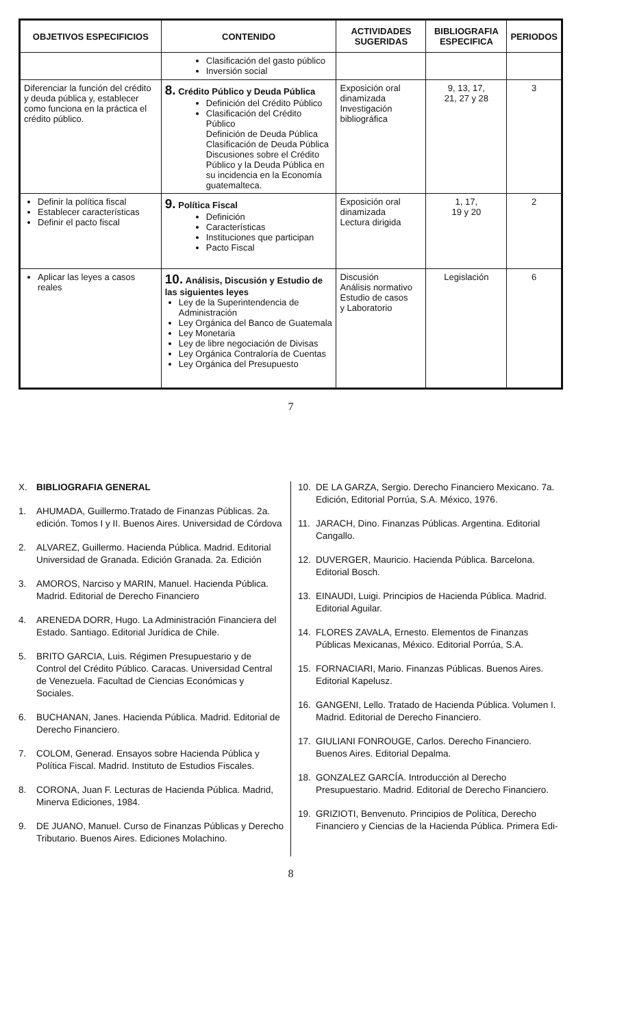| OBJETIVOS ESPECIFICIOS | CONTENIDO | ACTIVIDADES SUGERIDAS | BIBLIOGRAFIA ESPECIFICA | PERIODOS |
| --- | --- | --- | --- | --- |
| | Clasificación del gasto público Inversión social | | | |
| Diferenciar la función del crédito y deuda pública y, establecer como funciona en la práctica el crédito público. | 8. Crédito Público y Deuda Pública Definición del Crédito Público Clasificación del Crédito Público Definición de Deuda Pública Clasificación de Deuda Pública Discusiones sobre el Crédito Público y la Deuda Pública en su incidencia en la Economía guatemalteca. | Exposición oral dinamizada Investigación bibliográfica | 9, 13, 17, 21, 27 y 28 | 3 |
| Definir la política fiscal Establecer características Definir el pacto fiscal | 9. Política Fiscal Definición Características Instituciones que participan Pacto Fiscal | Exposición oral dinamizada Lectura dirigida | 1, 17, 19 y 20 | 2 |
| Aplicar las leyes a casos reales | 10. Análisis, Discusión y Estudio de las siguientes leyes Ley de la Superintendencia de Administración Ley Orgánica del Banco de Guatemala Ley Monetaria Ley de libre negociación de Divisas Ley Orgánica Contraloría de Cuentas Ley Orgánica del Presupuesto | Discusión Análisis normativo Estudio de casos y Laboratorio | Legislación | 6 |
7
X. BIBLIOGRAFIA GENERAL
1. AHUMADA, Guillermo.Tratado de Finanzas Públicas. 2a. edición. Tomos I y II. Buenos Aires. Universidad de Córdova
2. ALVAREZ, Guillermo. Hacienda Pública. Madrid. Editorial Universidad de Granada. Edición Granada. 2a. Edición
3. AMOROS, Narciso y MARIN, Manuel. Hacienda Pública. Madrid. Editorial de Derecho Financiero
4. ARENEDA DORR, Hugo. La Administración Financiera del Estado. Santiago. Editorial Jurídica de Chile.
5. BRITO GARCIA, Luis. Régimen Presupuestario y de Control del Crédito Público. Caracas. Universidad Central de Venezuela. Facultad de Ciencias Económicas y Sociales.
6. BUCHANAN, Janes. Hacienda Pública. Madrid. Editorial de Derecho Financiero.
7. COLOM, Generad. Ensayos sobre Hacienda Pública y Política Fiscal. Madrid. Instituto de Estudios Fiscales.
8. CORONA, Juan F. Lecturas de Hacienda Pública. Madrid, Minerva Ediciones, 1984.
9. DE JUANO, Manuel. Curso de Finanzas Públicas y Derecho Tributario. Buenos Aires. Ediciones Molachino.
10. DE LA GARZA, Sergio. Derecho Financiero Mexicano. 7a. Edición, Editorial Porrúa, S.A. México, 1976.
11. JARACH, Dino. Finanzas Públicas. Argentina. Editorial Cangallo.
12. DUVERGER, Mauricio. Hacienda Pública. Barcelona. Editorial Bosch.
13. EINAUDI, Luigi. Principios de Hacienda Pública. Madrid. Editorial Aguilar.
14. FLORES ZAVALA, Ernesto. Elementos de Finanzas Públicas Mexicanas, México. Editorial Porrúa, S.A.
15. FORNACIARI, Mario. Finanzas Públicas. Buenos Aires. Editorial Kapelusz.
16. GANGENI, Lello. Tratado de Hacienda Pública. Volumen I. Madrid. Editorial de Derecho Financiero.
17. GIULIANI FONROUGE, Carlos. Derecho Financiero. Buenos Aires. Editorial Depalma.
18. GONZALEZ GARCÍA. Introducción al Derecho Presupuestario. Madrid. Editorial de Derecho Financiero.
19. GRIZIOTI, Benvenuto. Principios de Política, Derecho Financiero y Ciencias de la Hacienda Pública. Primera Edi-
8